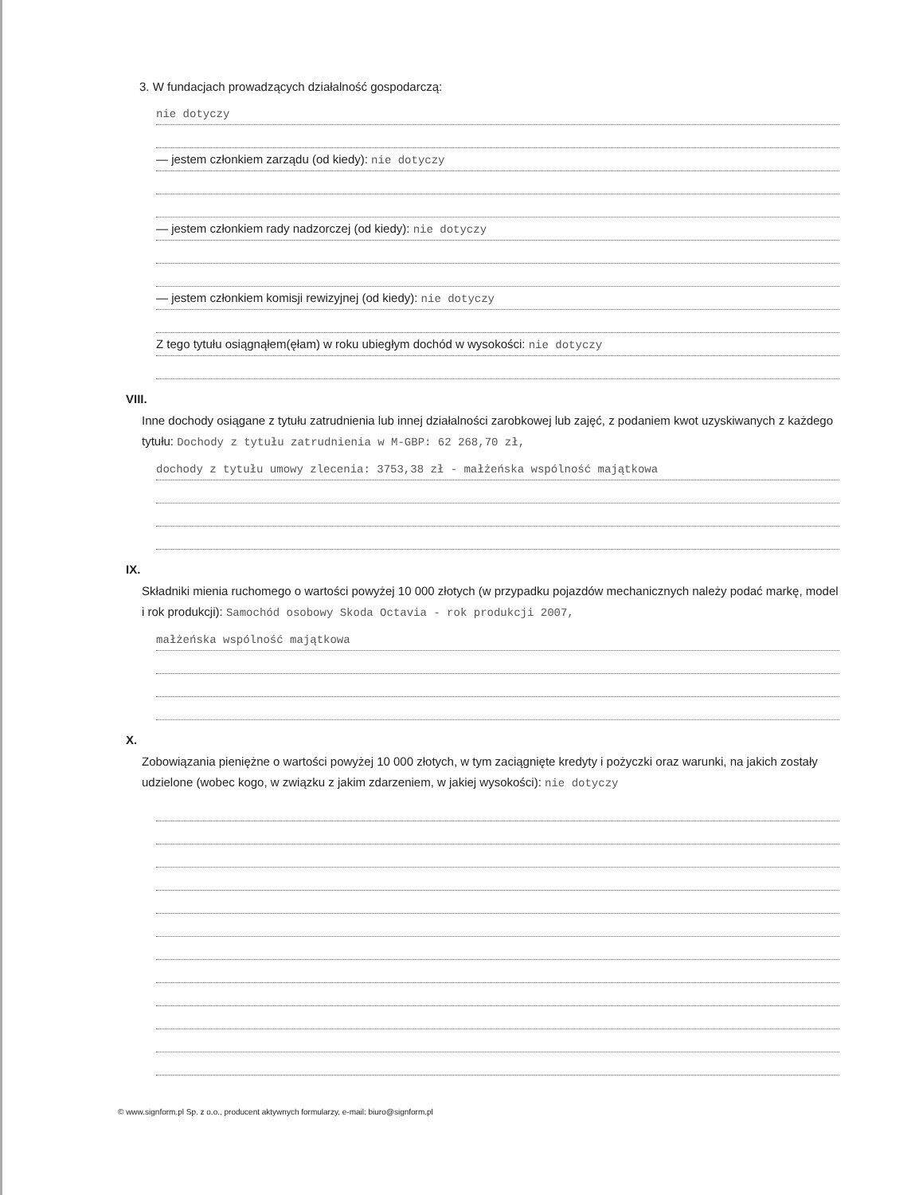3. W fundacjach prowadzących działalność gospodarczą:
nie dotyczy
— jestem członkiem zarządu (od kiedy): nie dotyczy
— jestem członkiem rady nadzorczej (od kiedy): nie dotyczy
— jestem członkiem komisji rewizyjnej (od kiedy): nie dotyczy
Z tego tytułu osiągnąłem(ęłam) w roku ubiegłym dochód w wysokości: nie dotyczy
VIII.
Inne dochody osiągane z tytułu zatrudnienia lub innej działalności zarobkowej lub zajęć, z podaniem kwot uzyskiwanych z każdego tytułu: Dochody z tytułu zatrudnienia w M-GBP: 62 268,70 zł,
dochody z tytułu umowy zlecenia: 3753,38 zł - małżeńska wspólność majątkowa
IX.
Składniki mienia ruchomego o wartości powyżej 10 000 złotych (w przypadku pojazdów mechanicznych należy podać markę, model i rok produkcji): Samochód osobowy Skoda Octavia - rok produkcji 2007,
małżeńska wspólność majątkowa
X.
Zobowiązania pieniężne o wartości powyżej 10 000 złotych, w tym zaciągnięte kredyty i pożyczki oraz warunki, na jakich zostały udzielone (wobec kogo, w związku z jakim zdarzeniem, w jakiej wysokości): nie dotyczy
© www.signform.pl Sp. z o.o., producent aktywnych formularzy, e-mail: biuro@signform.pl